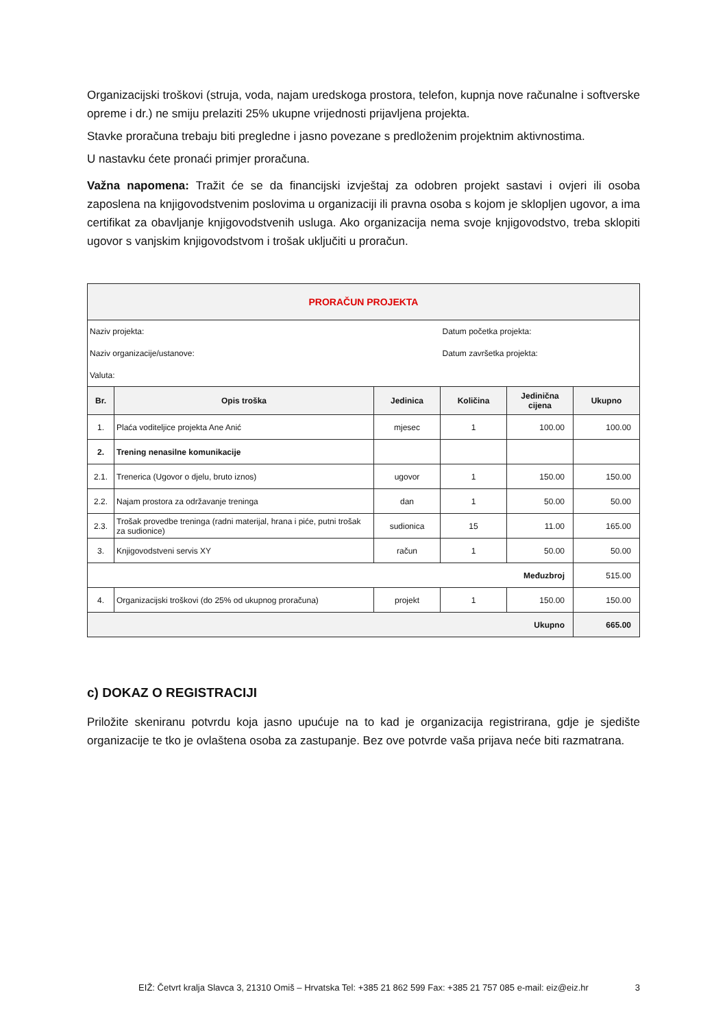Organizacijski troškovi (struja, voda, najam uredskoga prostora, telefon, kupnja nove računalne i softverske opreme i dr.) ne smiju prelaziti 25% ukupne vrijednosti prijavljena projekta.
Stavke proračuna trebaju biti pregledne i jasno povezane s predloženim projektnim aktivnostima.
U nastavku ćete pronaći primjer proračuna.
Važna napomena: Tražit će se da financijski izvještaj za odobren projekt sastavi i ovjeri ili osoba zaposlena na knjigovodstvenim poslovima u organizaciji ili pravna osoba s kojom je sklopljen ugovor, a ima certifikat za obavljanje knjigovodstvenih usluga. Ako organizacija nema svoje knjigovodstvo, treba sklopiti ugovor s vanjskim knjigovodstvom i trošak uključiti u proračun.
| PRORAČUN PROJEKTA | | | | | |
| Naziv projekta: | | | Datum početka projekta: | | |
| Naziv organizacije/ustanove: | | | Datum završetka projekta: | | |
| Valuta: | | | | | |
| Br. | Opis troška | Jedinica | Količina | Jedinična cijena | Ukupno |
| 1. | Plaća voditeljice projekta Ane Anić | mjesec | 1 | 100.00 | 100.00 |
| 2. | Trening nenasilne komunikacije | | | | |
| 2.1. | Trenerica (Ugovor o djelu, bruto iznos) | ugovor | 1 | 150.00 | 150.00 |
| 2.2. | Najam prostora za održavanje treninga | dan | 1 | 50.00 | 50.00 |
| 2.3. | Trošak provedbe treninga (radni materijal, hrana i piće, putni trošak za sudionice) | sudionica | 15 | 11.00 | 165.00 |
| 3. | Knjigovodstveni servis XY | račun | 1 | 50.00 | 50.00 |
| Međuzbroj | | | | | 515.00 |
| 4. | Organizacijski troškovi (do 25% od ukupnog proračuna) | projekt | 1 | 150.00 | 150.00 |
| Ukupno | | | | | 665.00 |
c) DOKAZ O REGISTRACIJI
Priložite skeniranu potvrdu koja jasno upućuje na to kad je organizacija registrirana, gdje je sjedište organizacije te tko je ovlaštena osoba za zastupanje. Bez ove potvrde vaša prijava neće biti razmatrana.
EIŽ: Četvrt kralja Slavca 3, 21310 Omiš – Hrvatska Tel: +385 21 862 599 Fax: +385 21 757 085 e-mail: eiz@eiz.hr 3